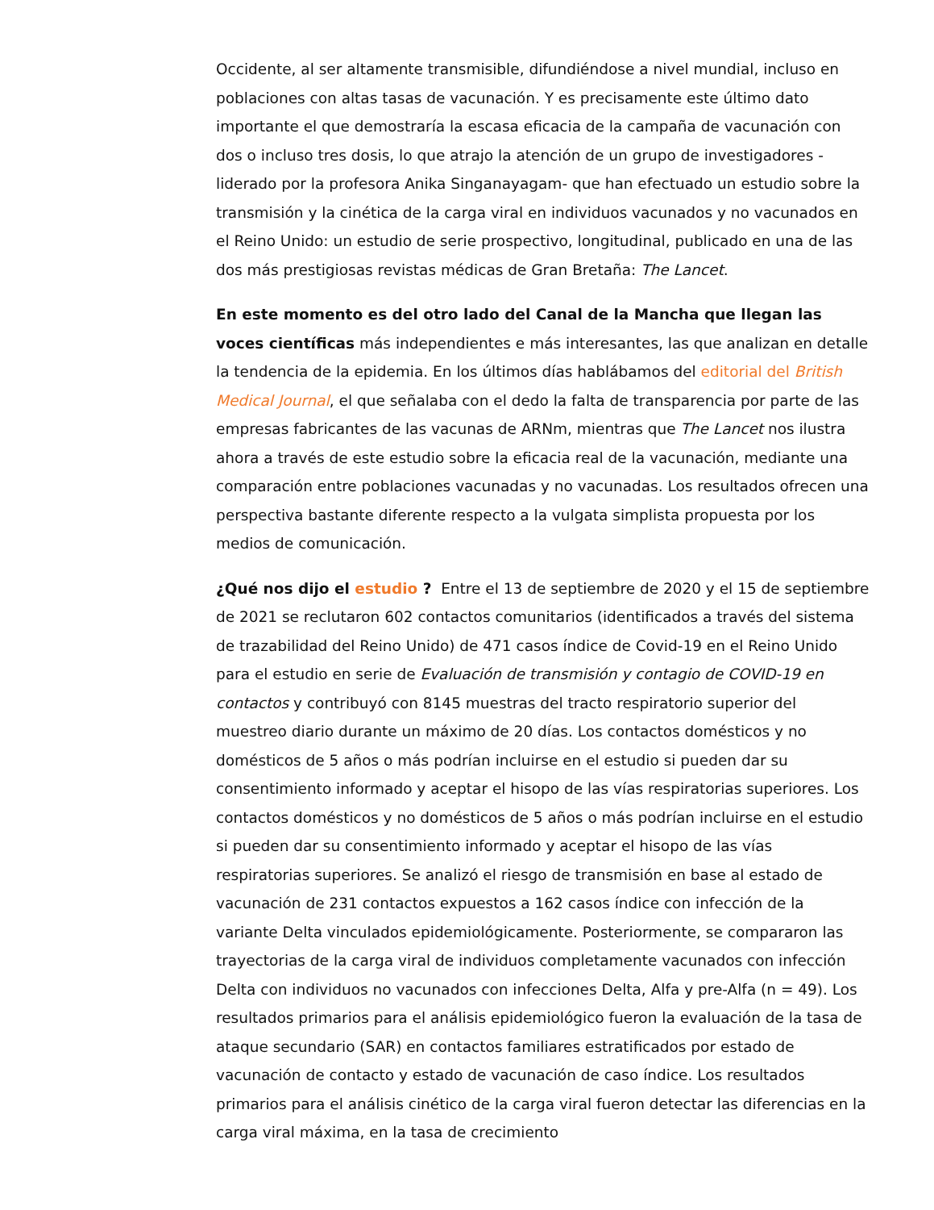Occidente, al ser altamente transmisible, difundiéndose a nivel mundial, incluso en poblaciones con altas tasas de vacunación. Y es precisamente este último dato importante el que demostraría la escasa eficacia de la campaña de vacunación con dos o incluso tres dosis, lo que atrajo la atención de un grupo de investigadores -liderado por la profesora Anika Singanayagam- que han efectuado un estudio sobre la transmisión y la cinética de la carga viral en individuos vacunados y no vacunados en el Reino Unido: un estudio de serie prospectivo, longitudinal, publicado en una de las dos más prestigiosas revistas médicas de Gran Bretaña: The Lancet.
En este momento es del otro lado del Canal de la Mancha que llegan las voces científicas más independientes e más interesantes, las que analizan en detalle la tendencia de la epidemia. En los últimos días hablábamos del editorial del British Medical Journal, el que señalaba con el dedo la falta de transparencia por parte de las empresas fabricantes de las vacunas de ARNm, mientras que The Lancet nos ilustra ahora a través de este estudio sobre la eficacia real de la vacunación, mediante una comparación entre poblaciones vacunadas y no vacunadas. Los resultados ofrecen una perspectiva bastante diferente respecto a la vulgata simplista propuesta por los medios de comunicación.
¿Qué nos dijo el estudio ? Entre el 13 de septiembre de 2020 y el 15 de septiembre de 2021 se reclutaron 602 contactos comunitarios (identificados a través del sistema de trazabilidad del Reino Unido) de 471 casos índice de Covid-19 en el Reino Unido para el estudio en serie de Evaluación de transmisión y contagio de COVID-19 en contactos y contribuyó con 8145 muestras del tracto respiratorio superior del muestreo diario durante un máximo de 20 días. Los contactos domésticos y no domésticos de 5 años o más podrían incluirse en el estudio si pueden dar su consentimiento informado y aceptar el hisopo de las vías respiratorias superiores. Los contactos domésticos y no domésticos de 5 años o más podrían incluirse en el estudio si pueden dar su consentimiento informado y aceptar el hisopo de las vías respiratorias superiores. Se analizó el riesgo de transmisión en base al estado de vacunación de 231 contactos expuestos a 162 casos índice con infección de la variante Delta vinculados epidemiológicamente. Posteriormente, se compararon las trayectorias de la carga viral de individuos completamente vacunados con infección Delta con individuos no vacunados con infecciones Delta, Alfa y pre-Alfa (n = 49). Los resultados primarios para el análisis epidemiológico fueron la evaluación de la tasa de ataque secundario (SAR) en contactos familiares estratificados por estado de vacunación de contacto y estado de vacunación de caso índice. Los resultados primarios para el análisis cinético de la carga viral fueron detectar las diferencias en la carga viral máxima, en la tasa de crecimiento